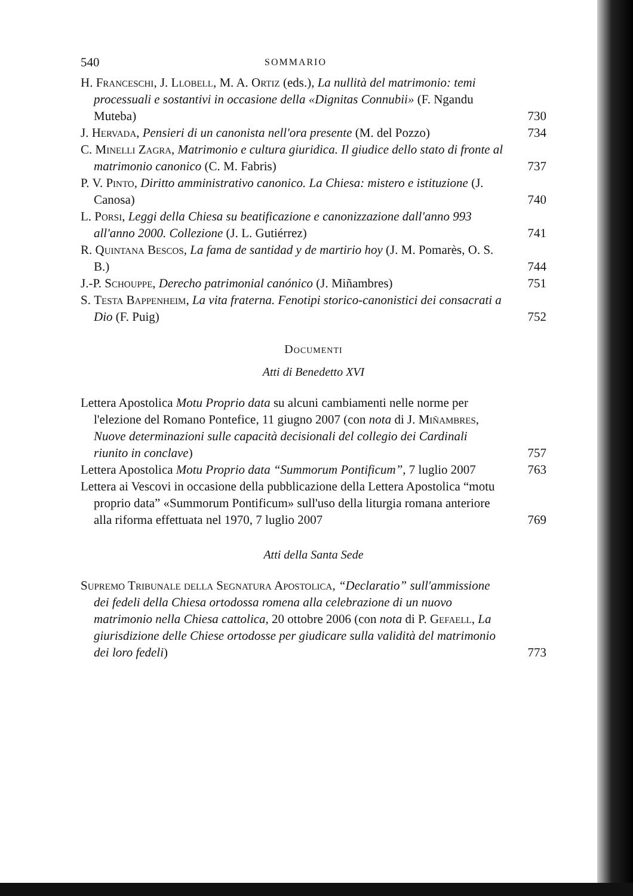540 SOMMARIO
H. Franceschi, J. Llobell, M. A. Ortiz (eds.), La nullità del matrimonio: temi processuali e sostantivi in occasione della «Dignitas Connubii» (F. Ngandu Muteba)
730
J. Hervada, Pensieri di un canonista nell'ora presente (M. del Pozzo)
734
C. Minelli Zagra, Matrimonio e cultura giuridica. Il giudice dello stato di fronte al matrimonio canonico (C. M. Fabris)
737
P. V. Pinto, Diritto amministrativo canonico. La Chiesa: mistero e istituzione (J. Canosa)
740
L. Porsi, Leggi della Chiesa su beatificazione e canonizzazione dall'anno 993 all'anno 2000. Collezione (J. L. Gutiérrez)
741
R. Quintana Bescos, La fama de santidad y de martirio hoy (J. M. Pomarès, O. S. B.)
744
J.-P. Schouppe, Derecho patrimonial canónico (J. Miñambres)
751
S. Testa Bappenheim, La vita fraterna. Fenotipi storico-canonistici dei consacrati a Dio (F. Puig)
752
Documenti
Atti di Benedetto XVI
Lettera Apostolica Motu Proprio data su alcuni cambiamenti nelle norme per l'elezione del Romano Pontefice, 11 giugno 2007 (con nota di J. Miñambres, Nuove determinazioni sulle capacità decisionali del collegio dei Cardinali riunito in conclave)
757
Lettera Apostolica Motu Proprio data “Summorum Pontificum”, 7 luglio 2007
763
Lettera ai Vescovi in occasione della pubblicazione della Lettera Apostolica “motu proprio data” «Summorum Pontificum» sull'uso della liturgia romana anteriore alla riforma effettuata nel 1970, 7 luglio 2007
769
Atti della Santa Sede
Supremo Tribunale della Segnatura Apostolica, “Declaratio” sull'ammissione dei fedeli della Chiesa ortodossa romena alla celebrazione di un nuovo matrimonio nella Chiesa cattolica, 20 ottobre 2006 (con nota di P. Gefaell, La giurisdizione delle Chiese ortodosse per giudicare sulla validità del matrimonio dei loro fedeli)
773